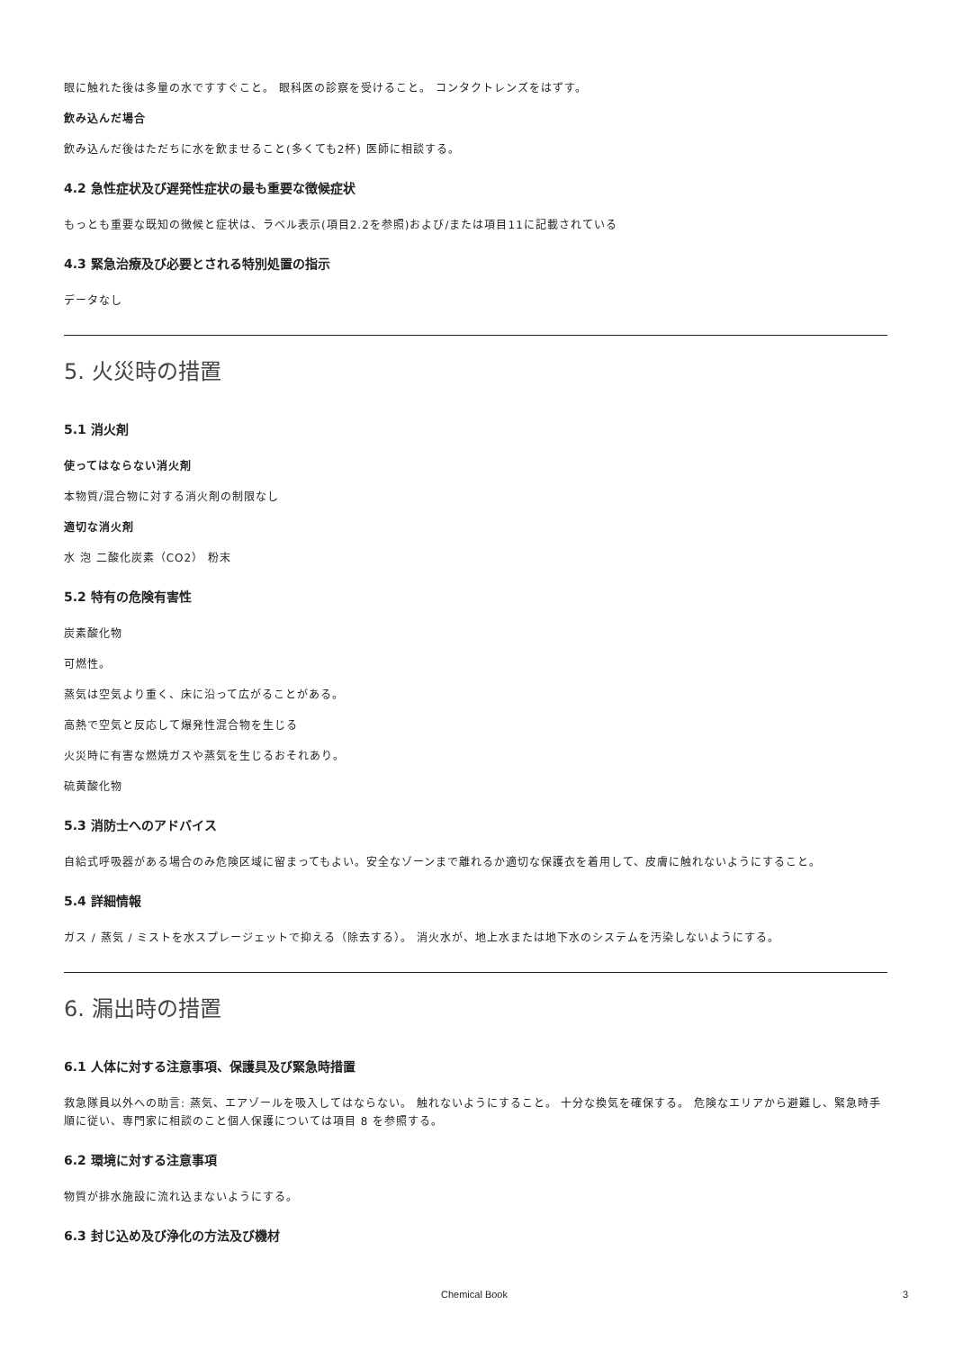眼に触れた後は多量の水ですすぐこと。 眼科医の診察を受けること。 コンタクトレンズをはずす。
飲み込んだ場合
飲み込んだ後はただちに水を飲ませること(多くても2杯) 医師に相談する。
4.2 急性症状及び遅発性症状の最も重要な徴候症状
もっとも重要な既知の徴候と症状は、ラベル表示(項目2.2を参照)および/または項目11に記載されている
4.3 緊急治療及び必要とされる特別処置の指示
データなし
5. 火災時の措置
5.1 消火剤
使ってはならない消火剤
本物質/混合物に対する消火剤の制限なし
適切な消火剤
水 泡 二酸化炭素（CO2） 粉末
5.2 特有の危険有害性
炭素酸化物
可燃性。
蒸気は空気より重く、床に沿って広がることがある。
高熱で空気と反応して爆発性混合物を生じる
火災時に有害な燃焼ガスや蒸気を生じるおそれあり。
硫黄酸化物
5.3 消防士へのアドバイス
自給式呼吸器がある場合のみ危険区域に留まってもよい。安全なゾーンまで離れるか適切な保護衣を着用して、皮膚に触れないようにすること。
5.4 詳細情報
ガス / 蒸気 / ミストを水スプレージェットで抑える（除去する）。 消火水が、地上水または地下水のシステムを汚染しないようにする。
6. 漏出時の措置
6.1 人体に対する注意事項、保護具及び緊急時措置
救急隊員以外への助言: 蒸気、エアゾールを吸入してはならない。 触れないようにすること。 十分な換気を確保する。 危険なエリアから避難し、緊急時手順に従い、専門家に相談のこと個人保護については項目 8 を参照する。
6.2 環境に対する注意事項
物質が排水施設に流れ込まないようにする。
6.3 封じ込め及び浄化の方法及び機材
Chemical Book 3